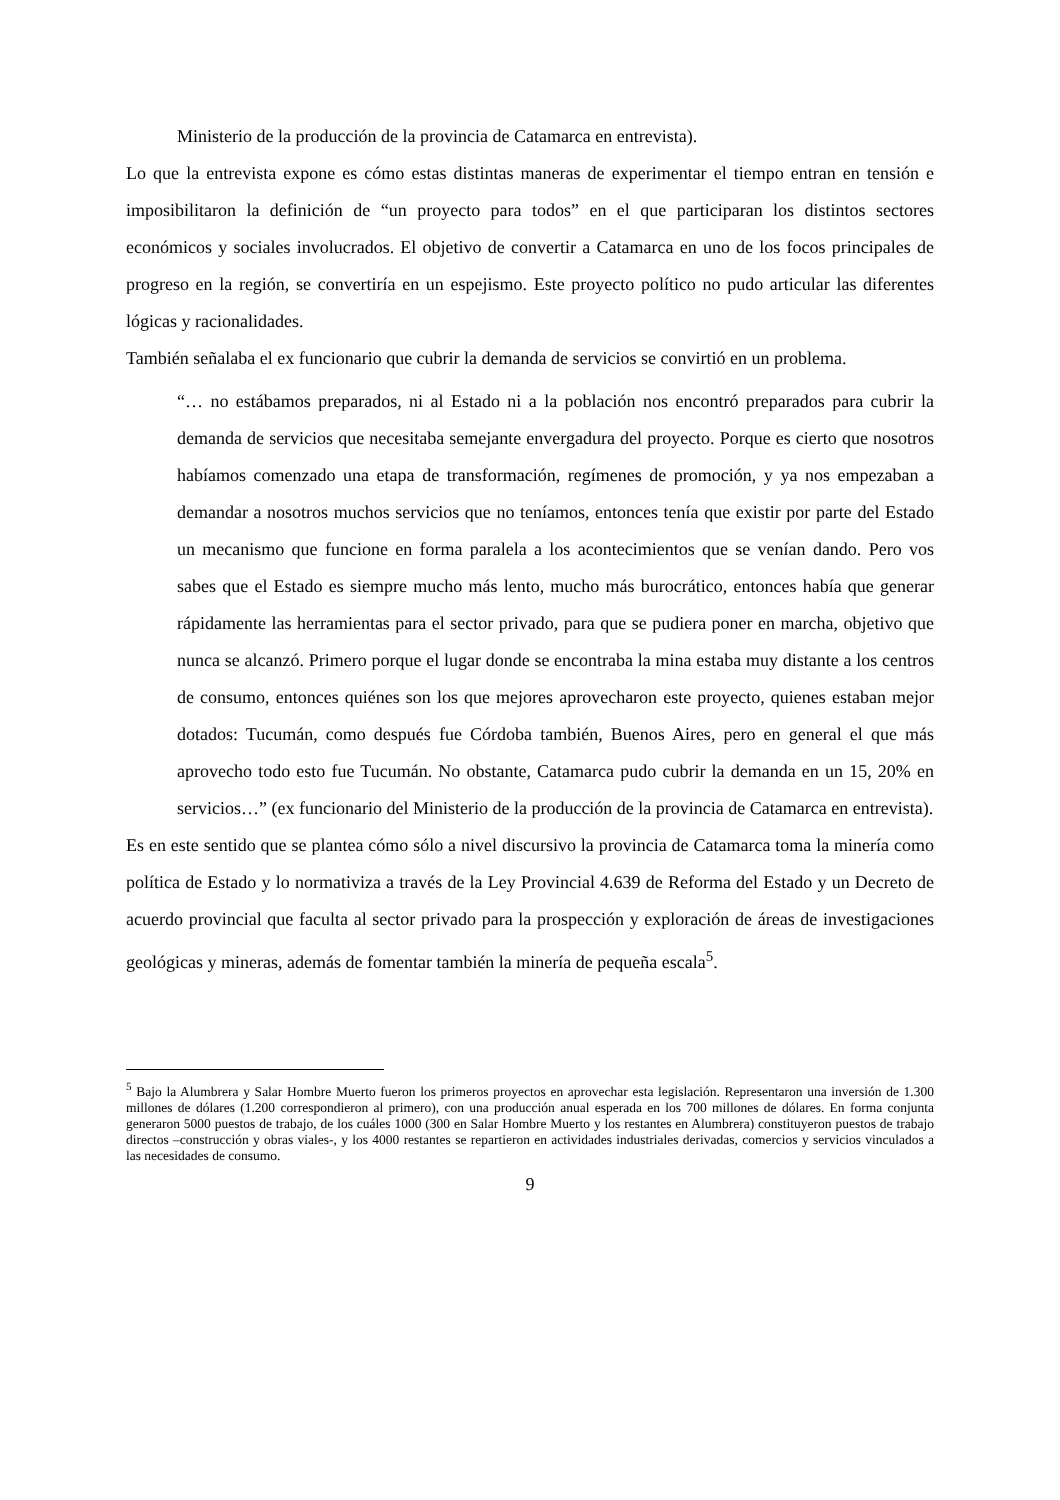Ministerio de la producción de la provincia de Catamarca en entrevista).
Lo que la entrevista expone es cómo estas distintas maneras de experimentar el tiempo entran en tensión e imposibilitaron la definición de “un proyecto para todos” en el que participaran los distintos sectores económicos y sociales involucrados. El objetivo de convertir a Catamarca en uno de los focos principales de progreso en la región, se convertiría en un espejismo. Este proyecto político no pudo articular las diferentes lógicas y racionalidades.
También señalaba el ex funcionario que cubrir la demanda de servicios se convirtió en un problema.
“… no estábamos preparados, ni al Estado ni a la población nos encontró preparados para cubrir la demanda de servicios que necesitaba semejante envergadura del proyecto. Porque es cierto que nosotros habíamos comenzado una etapa de transformación, regímenes de promoción, y ya nos empezaban a demandar a nosotros muchos servicios que no teníamos, entonces tenía que existir por parte del Estado un mecanismo que funcione en forma paralela a los acontecimientos que se venían dando. Pero vos sabes que el Estado es siempre mucho más lento, mucho más burocrático, entonces había que generar rápidamente las herramientas para el sector privado, para que se pudiera poner en marcha, objetivo que nunca se alcanzó. Primero porque el lugar donde se encontraba la mina estaba muy distante a los centros de consumo, entonces quiénes son los que mejores aprovecharon este proyecto, quienes estaban mejor dotados: Tucumán, como después fue Córdoba también, Buenos Aires, pero en general el que más aprovecho todo esto fue Tucumán. No obstante, Catamarca pudo cubrir la demanda en un 15, 20% en servicios…” (ex funcionario del Ministerio de la producción de la provincia de Catamarca en entrevista).
Es en este sentido que se plantea cómo sólo a nivel discursivo la provincia de Catamarca toma la minería como política de Estado y lo normativiza a través de la Ley Provincial 4.639 de Reforma del Estado y un Decreto de acuerdo provincial que faculta al sector privado para la prospección y exploración de áreas de investigaciones geológicas y mineras, además de fomentar también la minería de pequeña escala<sup>5</sup>.
<sup>5</sup> Bajo la Alumbrera y Salar Hombre Muerto fueron los primeros proyectos en aprovechar esta legislación. Representaron una inversión de 1.300 millones de dólares (1.200 correspondieron al primero), con una producción anual esperada en los 700 millones de dólares. En forma conjunta generaron 5000 puestos de trabajo, de los cuáles 1000 (300 en Salar Hombre Muerto y los restantes en Alumbrera) constituyeron puestos de trabajo directos –construcción y obras viales-, y los 4000 restantes se repartieron en actividades industriales derivadas, comercios y servicios vinculados a las necesidades de consumo.
9